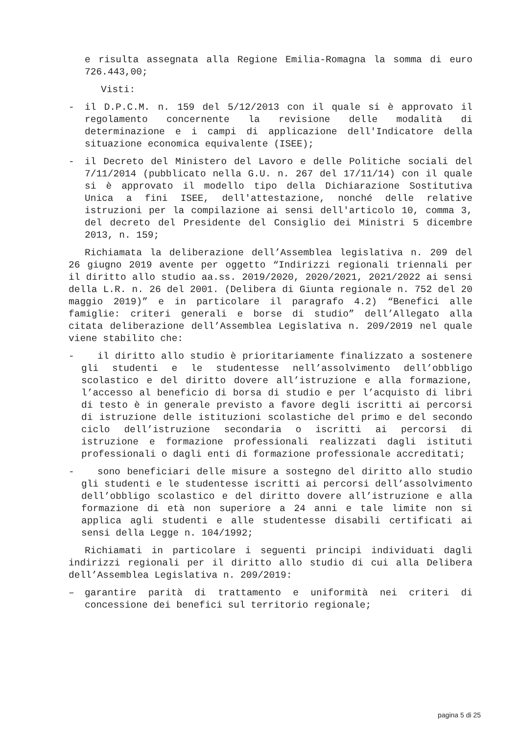e risulta assegnata alla Regione Emilia-Romagna la somma di euro 726.443,00;
Visti:
- il D.P.C.M. n. 159 del 5/12/2013 con il quale si è approvato il regolamento concernente la revisione delle modalità di determinazione e i campi di applicazione dell'Indicatore della situazione economica equivalente (ISEE);
- il Decreto del Ministero del Lavoro e delle Politiche sociali del 7/11/2014 (pubblicato nella G.U. n. 267 del 17/11/14) con il quale si è approvato il modello tipo della Dichiarazione Sostitutiva Unica a fini ISEE, dell'attestazione, nonché delle relative istruzioni per la compilazione ai sensi dell'articolo 10, comma 3, del decreto del Presidente del Consiglio dei Ministri 5 dicembre 2013, n. 159;
Richiamata la deliberazione dell’Assemblea legislativa n. 209 del 26 giugno 2019 avente per oggetto “Indirizzi regionali triennali per il diritto allo studio aa.ss. 2019/2020, 2020/2021, 2021/2022 ai sensi della L.R. n. 26 del 2001. (Delibera di Giunta regionale n. 752 del 20 maggio 2019)” e in particolare il paragrafo 4.2) “Benefici alle famiglie: criteri generali e borse di studio” dell’Allegato alla citata deliberazione dell’Assemblea Legislativa n. 209/2019 nel quale viene stabilito che:
- il diritto allo studio è prioritariamente finalizzato a sostenere gli studenti e le studentesse nell’assolvimento dell’obbligo scolastico e del diritto dovere all’istruzione e alla formazione, l’accesso al beneficio di borsa di studio e per l’acquisto di libri di testo è in generale previsto a favore degli iscritti ai percorsi di istruzione delle istituzioni scolastiche del primo e del secondo ciclo dell’istruzione secondaria o iscritti ai percorsi di istruzione e formazione professionali realizzati dagli istituti professionali o dagli enti di formazione professionale accreditati;
- sono beneficiari delle misure a sostegno del diritto allo studio gli studenti e le studentesse iscritti ai percorsi dell’assolvimento dell’obbligo scolastico e del diritto dovere all’istruzione e alla formazione di età non superiore a 24 anni e tale limite non si applica agli studenti e alle studentesse disabili certificati ai sensi della Legge n. 104/1992;
Richiamati in particolare i seguenti principi individuati dagli indirizzi regionali per il diritto allo studio di cui alla Delibera dell’Assemblea Legislativa n. 209/2019:
– garantire parità di trattamento e uniformità nei criteri di concessione dei benefici sul territorio regionale;
pagina 5 di 25